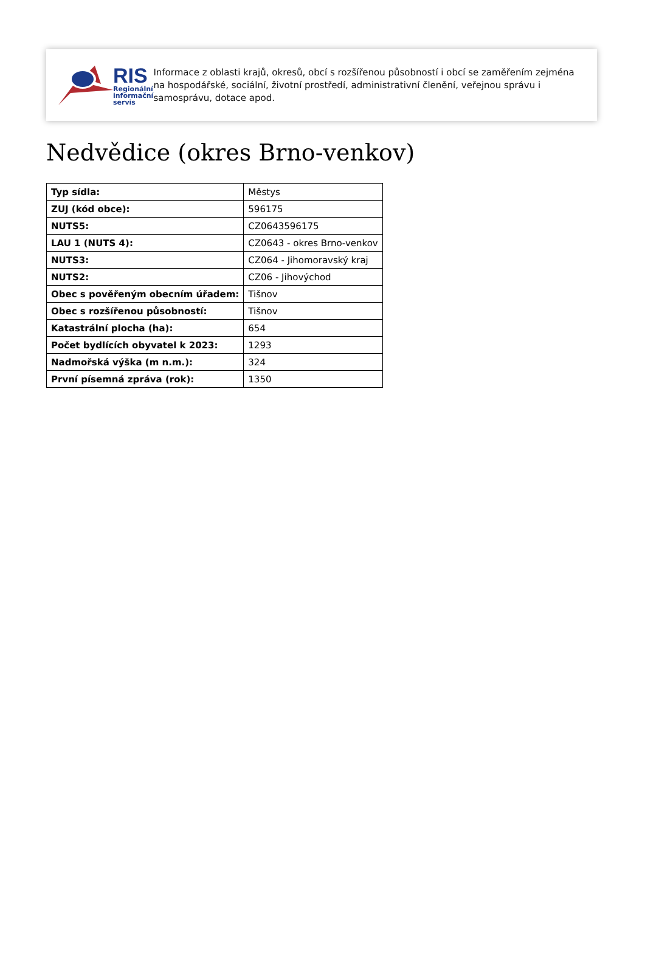RIS
Regionální
informační
servis
Informace z oblasti krajů, okresů, obcí s rozšířenou působností i obcí se zaměřením zejména na hospodářské, sociální, životní prostředí, administrativní členění, veřejnou správu i samosprávu, dotace apod.
Nedvědice (okres Brno-venkov)
| Typ sídla: | Městys |
| ZUJ (kód obce): | 596175 |
| NUTS5: | CZ0643596175 |
| LAU 1 (NUTS 4): | CZ0643 - okres Brno-venkov |
| NUTS3: | CZ064 - Jihomoravský kraj |
| NUTS2: | CZ06 - Jihovýchod |
| Obec s pověřeným obecním úřadem: | Tišnov |
| Obec s rozšířenou působností: | Tišnov |
| Katastrální plocha (ha): | 654 |
| Počet bydlících obyvatel k 2023: | 1293 |
| Nadmořská výška (m n.m.): | 324 |
| První písemná zpráva (rok): | 1350 |